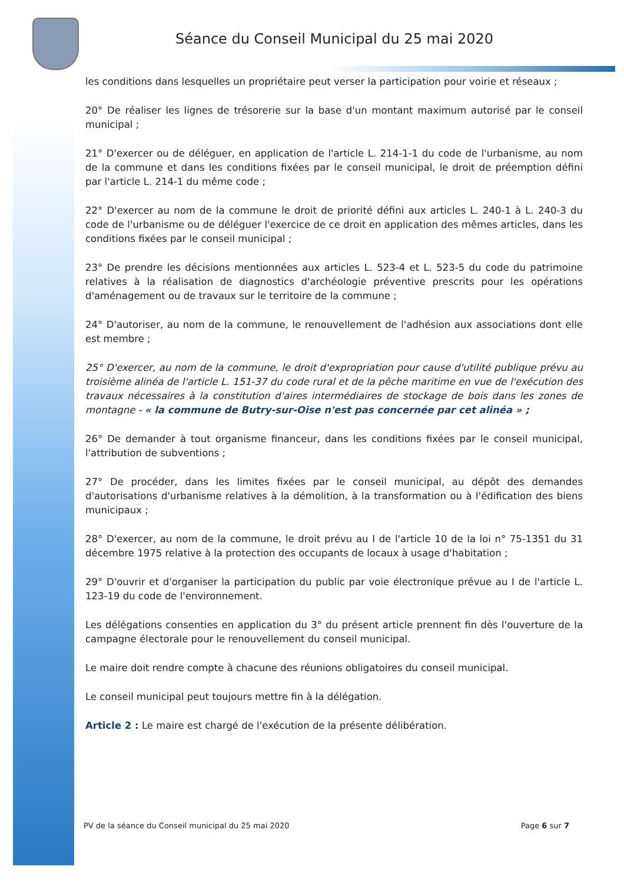Séance du Conseil Municipal du 25 mai 2020
les conditions dans lesquelles un propriétaire peut verser la participation pour voirie et réseaux ;
20° De réaliser les lignes de trésorerie sur la base d'un montant maximum autorisé par le conseil municipal ;
21° D'exercer ou de déléguer, en application de l'article L. 214-1-1 du code de l'urbanisme, au nom de la commune et dans les conditions fixées par le conseil municipal, le droit de préemption défini par l'article L. 214-1 du même code ;
22° D'exercer au nom de la commune le droit de priorité défini aux articles L. 240-1 à L. 240-3 du code de l'urbanisme ou de déléguer l'exercice de ce droit en application des mêmes articles, dans les conditions fixées par le conseil municipal ;
23° De prendre les décisions mentionnées aux articles L. 523-4 et L. 523-5 du code du patrimoine relatives à la réalisation de diagnostics d'archéologie préventive prescrits pour les opérations d'aménagement ou de travaux sur le territoire de la commune ;
24° D'autoriser, au nom de la commune, le renouvellement de l'adhésion aux associations dont elle est membre ;
25° D'exercer, au nom de la commune, le droit d'expropriation pour cause d'utilité publique prévu au troisième alinéa de l'article L. 151-37 du code rural et de la pêche maritime en vue de l'exécution des travaux nécessaires à la constitution d'aires intermédiaires de stockage de bois dans les zones de montagne - « la commune de Butry-sur-Oise n'est pas concernée par cet alinéa » ;
26° De demander à tout organisme financeur, dans les conditions fixées par le conseil municipal, l'attribution de subventions ;
27° De procéder, dans les limites fixées par le conseil municipal, au dépôt des demandes d'autorisations d'urbanisme relatives à la démolition, à la transformation ou à l'édification des biens municipaux ;
28° D'exercer, au nom de la commune, le droit prévu au I de l'article 10 de la loi n° 75-1351 du 31 décembre 1975 relative à la protection des occupants de locaux à usage d'habitation ;
29° D'ouvrir et d'organiser la participation du public par voie électronique prévue au I de l'article L. 123-19 du code de l'environnement.
Les délégations consenties en application du 3° du présent article prennent fin dès l'ouverture de la campagne électorale pour le renouvellement du conseil municipal.
Le maire doit rendre compte à chacune des réunions obligatoires du conseil municipal.
Le conseil municipal peut toujours mettre fin à la délégation.
Article 2 : Le maire est chargé de l'exécution de la présente délibération.
PV de la séance du Conseil municipal du 25 mai 2020 Page 6 sur 7